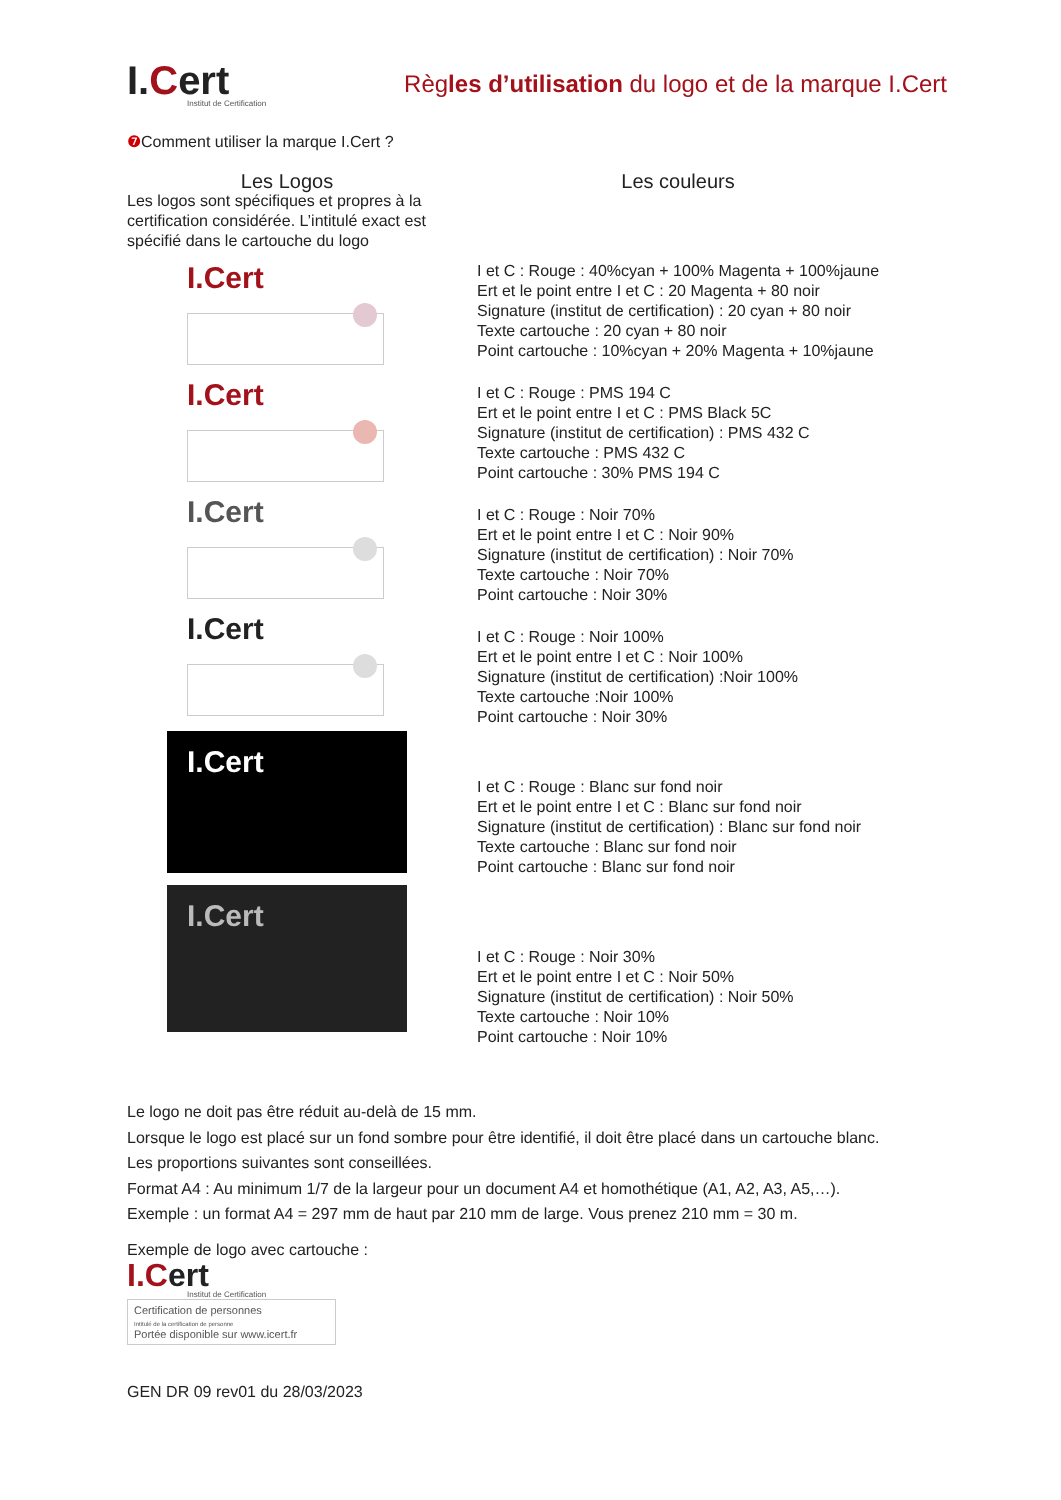I.Cert
Institut de Certification
Règles d’utilisation du logo et de la marque I.Cert
❼ Comment utiliser la marque I.Cert ?
Les Logos
Les logos sont spécifiques et propres à la certification considérée. L’intitulé exact est spécifié dans le cartouche du logo
I.Cert
I.Cert
I.Cert
I.Cert
I.Cert
I.Cert
Les couleurs
I et C : Rouge : 40%cyan + 100% Magenta + 100%jaune
Ert et le point entre I et C : 20 Magenta + 80 noir
Signature (institut de certification) : 20 cyan + 80 noir
Texte cartouche : 20 cyan + 80 noir
Point cartouche : 10%cyan + 20% Magenta + 10%jaune
I et C : Rouge : PMS 194 C
Ert et le point entre I et C : PMS Black 5C
Signature (institut de certification) : PMS 432 C
Texte cartouche : PMS 432 C
Point cartouche : 30% PMS 194 C
I et C : Rouge : Noir 70%
Ert et le point entre I et C : Noir 90%
Signature (institut de certification) : Noir 70%
Texte cartouche : Noir 70%
Point cartouche : Noir 30%
I et C : Rouge : Noir 100%
Ert et le point entre I et C : Noir 100%
Signature (institut de certification) :Noir 100%
Texte cartouche :Noir 100%
Point cartouche : Noir 30%
I et C : Rouge : Blanc sur fond noir
Ert et le point entre I et C : Blanc sur fond noir
Signature (institut de certification) : Blanc sur fond noir
Texte cartouche : Blanc sur fond noir
Point cartouche : Blanc sur fond noir
I et C : Rouge : Noir 30%
Ert et le point entre I et C : Noir 50%
Signature (institut de certification) : Noir 50%
Texte cartouche : Noir 10%
Point cartouche : Noir 10%
Le logo ne doit pas être réduit au-delà de 15 mm.
Lorsque le logo est placé sur un fond sombre pour être identifié, il doit être placé dans un cartouche blanc.
Les proportions suivantes sont conseillées.
Format A4 : Au minimum 1/7 de la largeur pour un document A4 et homothétique (A1, A2, A3, A5,…).
Exemple : un format A4 = 297 mm de haut par 210 mm de large. Vous prenez 210 mm = 30 m.
Exemple de logo avec cartouche :
I.Cert
Institut de Certification
Certification de personnes
Intitulé de la certification de personne
Portée disponible sur www.icert.fr
GEN DR 09 rev01 du 28/03/2023